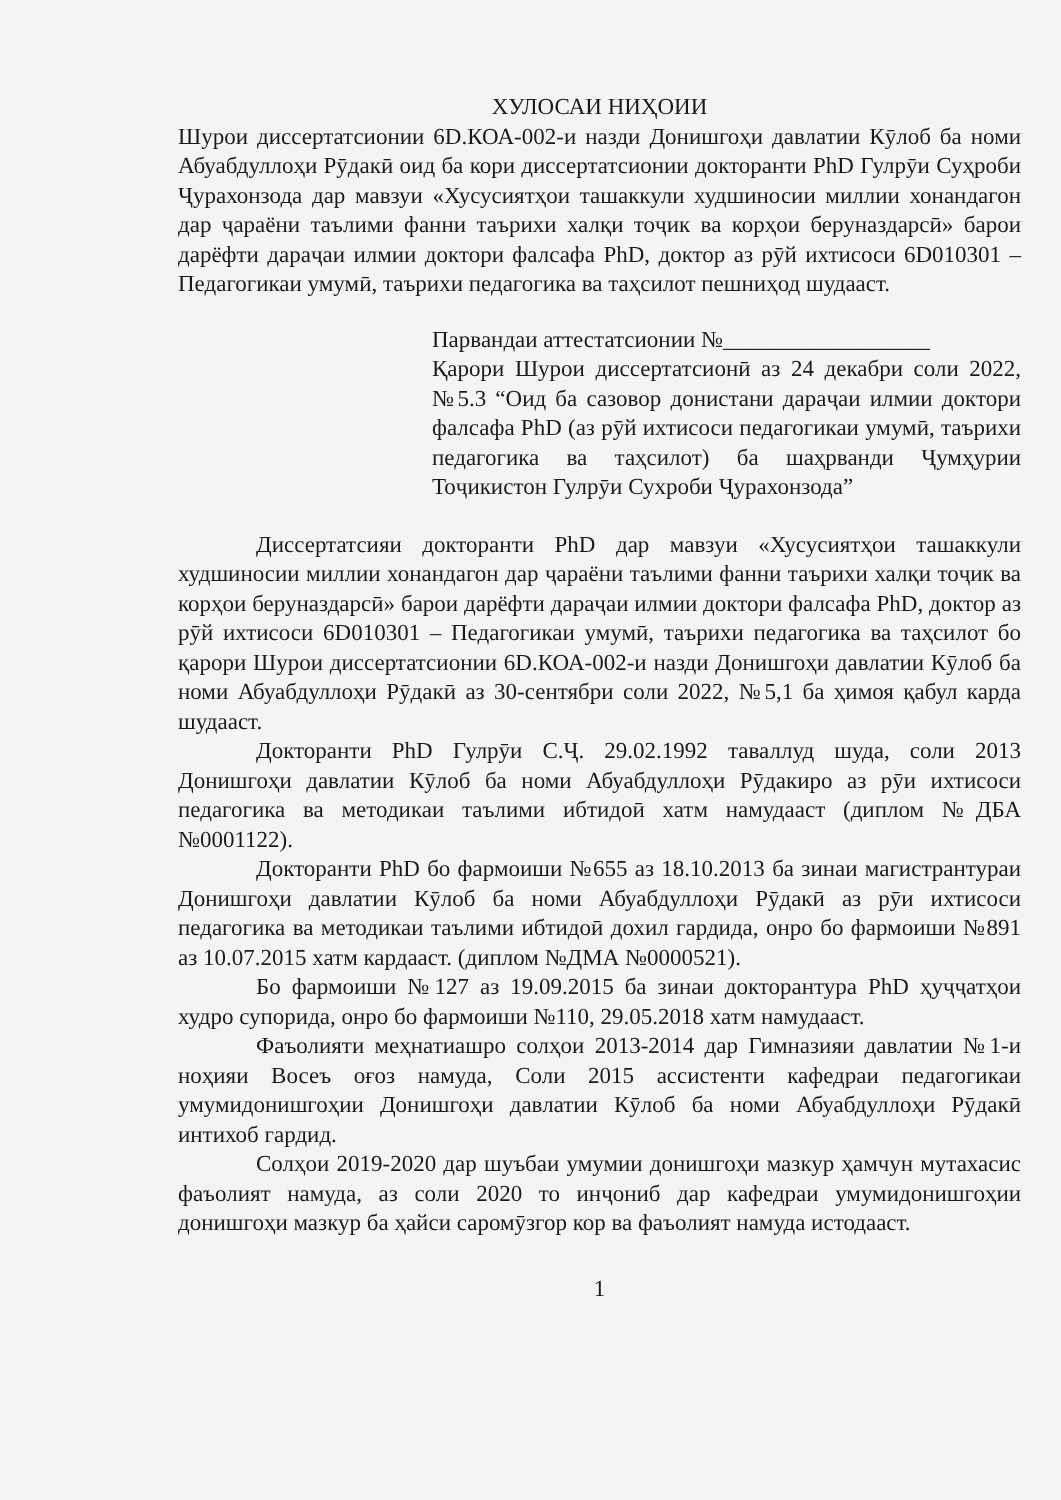ХУЛОСАИ НИҲОИИ
Шурои диссертатсионии 6D.КОА-002-и назди Донишгоҳи давлатии Кӯлоб ба номи Абуабдуллоҳи Рӯдакӣ оид ба кори диссертатсионии докторанти PhD Гулрӯи Суҳроби Ҷурахонзода дар мавзуи «Хусусиятҳои ташаккули худшиносии миллии хонандагон дар ҷараёни таълими фанни таърихи халқи тоҷик ва корҳои беруназдарсӣ» барои дарёфти дараҷаи илмии доктори фалсафа PhD, доктор аз рӯй ихтисоси 6D010301 – Педагогикаи умумӣ, таърихи педагогика ва таҳсилот пешниҳод шудааст.
Парвандаи аттестатсионии №__________________
Қарори Шурои диссертатсионӣ аз 24 декабри соли 2022, №5.3 “Оид ба сазовор донистани дараҷаи илмии доктори фалсафа PhD (аз рӯй ихтисоси педагогикаи умумӣ, таърихи педагогика ва таҳсилот) ба шаҳрванди Ҷумҳурии Тоҷикистон Гулрӯи Сухроби Ҷурахонзода”
Диссертатсияи докторанти PhD дар мавзуи «Хусусиятҳои ташаккули худшиносии миллии хонандагон дар ҷараёни таълими фанни таърихи халқи тоҷик ва корҳои беруназдарсӣ» барои дарёфти дараҷаи илмии доктори фалсафа PhD, доктор аз рӯй ихтисоси 6D010301 – Педагогикаи умумӣ, таърихи педагогика ва таҳсилот бо қарори Шурои диссертатсионии 6D.КОА-002-и назди Донишгоҳи давлатии Кӯлоб ба номи Абуабдуллоҳи Рӯдакӣ аз 30-сентябри соли 2022, №5,1 ба ҳимоя қабул карда шудааст.
Докторанти PhD Гулрӯи С.Ҷ. 29.02.1992 таваллуд шуда, соли 2013 Донишгоҳи давлатии Кӯлоб ба номи Абуабдуллоҳи Рӯдакиро аз рӯи ихтисоси педагогика ва методикаи таълими ибтидоӣ хатм намудааст (диплом №ДБА №0001122).
Докторанти PhD бо фармоиши №655 аз 18.10.2013 ба зинаи магистрантураи Донишгоҳи давлатии Кӯлоб ба номи Абуабдуллоҳи Рӯдакӣ аз рӯи ихтисоси педагогика ва методикаи таълими ибтидоӣ дохил гардида, онро бо фармоиши №891 аз 10.07.2015 хатм кардааст. (диплом №ДМА №0000521).
Бо фармоиши №127 аз 19.09.2015 ба зинаи докторантура PhD ҳуҷҷатҳои худро супорида, онро бо фармоиши №110, 29.05.2018 хатм намудааст.
Фаъолияти меҳнатиашро солҳои 2013-2014 дар Гимназияи давлатии №1-и ноҳияи Восеъ оғоз намуда, Соли 2015 ассистенти кафедраи педагогикаи умумидонишгоҳии Донишгоҳи давлатии Кӯлоб ба номи Абуабдуллоҳи Рӯдакӣ интихоб гардид.
Солҳои 2019-2020 дар шуъбаи умумии донишгоҳи мазкур ҳамчун мутахасис фаъолият намуда, аз соли 2020 то инҷониб дар кафедраи умумидонишгоҳии донишгоҳи мазкур ба ҳайси саромӯзгор кор ва фаъолият намуда истодааст.
1